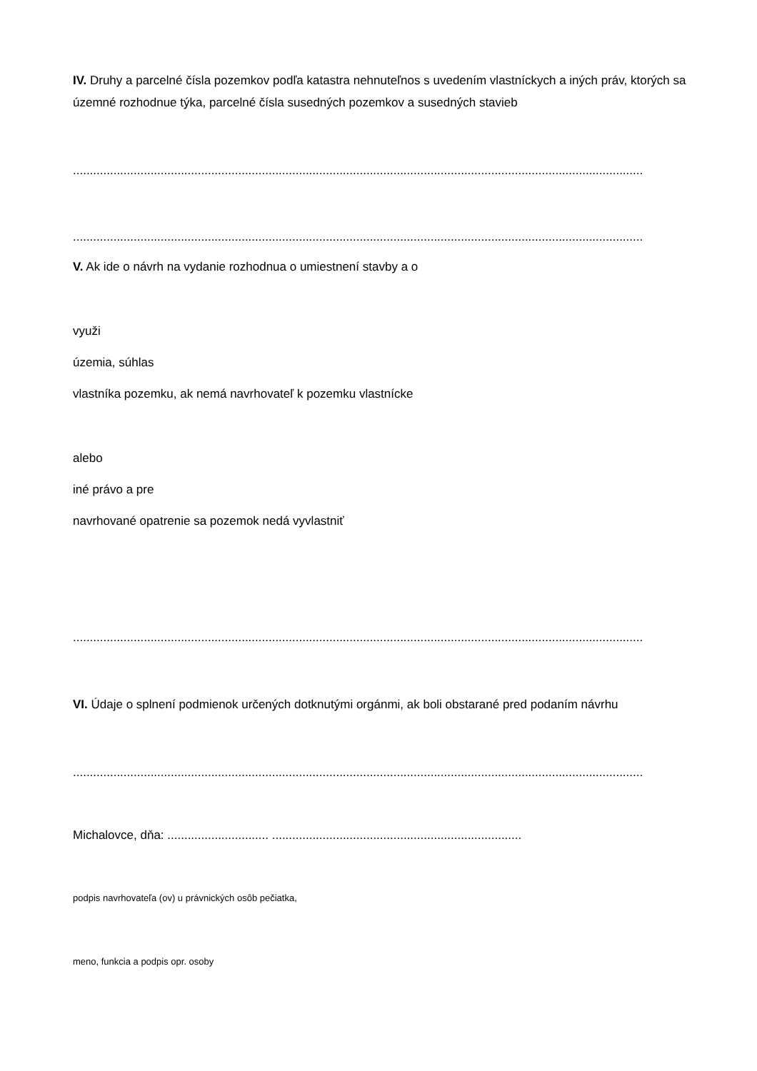IV. Druhy a parcelné čísla pozemkov podľa katastra nehnuteľnos s uvedením vlastníckych a iných práv, ktorých sa územné rozhodnue týka, parcelné čísla susedných pozemkov a susedných stavieb
.........................................................................................................................................................................
.........................................................................................................................................................................
V. Ak ide o návrh na vydanie rozhodnua o umiestnení stavby a o
využi
územia, súhlas
vlastníka pozemku, ak nemá navrhovateľ k pozemku vlastnícke
alebo
iné právo a pre
navrhované opatrenie sa pozemok nedá vyvlastniť
.........................................................................................................................................................................
VI. Údaje o splnení podmienok určených dotknutými orgánmi, ak boli obstarané pred podaním návrhu
.........................................................................................................................................................................
Michalovce, dňa: .............................. ..........................................................................
podpis navrhovateľa (ov) u právnických osôb pečiatka,
meno, funkcia a podpis opr. osoby